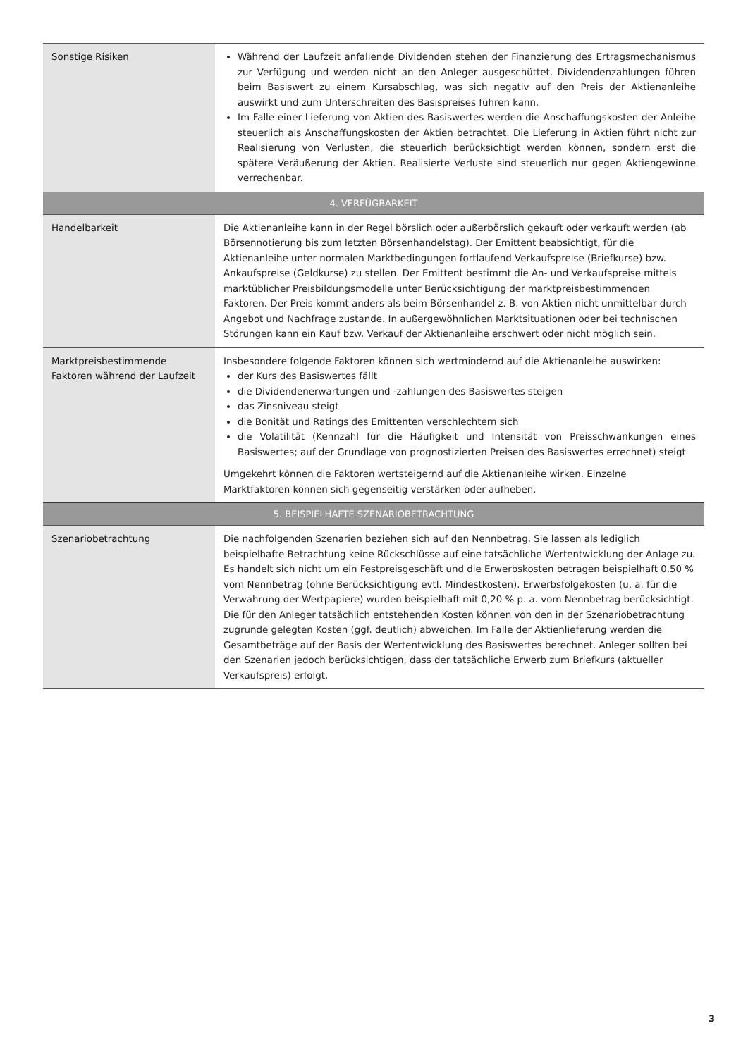| Sonstige Risiken | Während der Laufzeit anfallende Dividenden stehen der Finanzierung des Ertragsmechanismus zur Verfügung und werden nicht an den Anleger ausgeschüttet. Dividendenzahlungen führen beim Basiswert zu einem Kursabschlag, was sich negativ auf den Preis der Aktienanleihe auswirkt und zum Unterschreiten des Basispreises führen kann. Im Falle einer Lieferung von Aktien des Basiswertes werden die Anschaffungskosten der Anleihe steuerlich als Anschaffungskosten der Aktien betrachtet. Die Lieferung in Aktien führt nicht zur Realisierung von Verlusten, die steuerlich berücksichtigt werden können, sondern erst die spätere Veräußerung der Aktien. Realisierte Verluste sind steuerlich nur gegen Aktiengewinne verrechenbar. |
| 4. VERFÜGBARKEIT | |
| Handelbarkeit | Die Aktienanleihe kann in der Regel börslich oder außerbörslich gekauft oder verkauft werden (ab Börsennotierung bis zum letzten Börsenhandelstag). Der Emittent beabsichtigt, für die Aktienanleihe unter normalen Marktbedingungen fortlaufend Verkaufspreise (Briefkurse) bzw. Ankaufspreise (Geldkurse) zu stellen. Der Emittent bestimmt die An- und Verkaufspreise mittels marktüblicher Preisbildungsmodelle unter Berücksichtigung der marktpreisbestimmenden Faktoren. Der Preis kommt anders als beim Börsenhandel z. B. von Aktien nicht unmittelbar durch Angebot und Nachfrage zustande. In außergewöhnlichen Marktsituationen oder bei technischen Störungen kann ein Kauf bzw. Verkauf der Aktienanleihe erschwert oder nicht möglich sein. |
| Marktpreisbestimmende Faktoren während der Laufzeit | Insbesondere folgende Faktoren können sich wertmindernd auf die Aktienanleihe auswirken: der Kurs des Basiswertes fällt die Dividendenerwartungen und -zahlungen des Basiswertes steigen das Zinsniveau steigt die Bonität und Ratings des Emittenten verschlechtern sich die Volatilität (Kennzahl für die Häufigkeit und Intensität von Preisschwankungen eines Basiswertes; auf der Grundlage von prognostizierten Preisen des Basiswertes errechnet) steigt Umgekehrt können die Faktoren wertsteigernd auf die Aktienanleihe wirken. Einzelne Marktfaktoren können sich gegenseitig verstärken oder aufheben. |
| 5. BEISPIELHAFTE SZENARIOBETRACHTUNG | |
| Szenariobetrachtung | Die nachfolgenden Szenarien beziehen sich auf den Nennbetrag. Sie lassen als lediglich beispielhafte Betrachtung keine Rückschlüsse auf eine tatsächliche Wertentwicklung der Anlage zu. Es handelt sich nicht um ein Festpreisgeschäft und die Erwerbskosten betragen beispielhaft 0,50 % vom Nennbetrag (ohne Berücksichtigung evtl. Mindestkosten). Erwerbsfolgekosten (u. a. für die Verwahrung der Wertpapiere) wurden beispielhaft mit 0,20 % p. a. vom Nennbetrag berücksichtigt. Die für den Anleger tatsächlich entstehenden Kosten können von den in der Szenariobetrachtung zugrunde gelegten Kosten (ggf. deutlich) abweichen. Im Falle der Aktienlieferung werden die Gesamtbeträge auf der Basis der Wertentwicklung des Basiswertes berechnet. Anleger sollten bei den Szenarien jedoch berücksichtigen, dass der tatsächliche Erwerb zum Briefkurs (aktueller Verkaufspreis) erfolgt. |
3